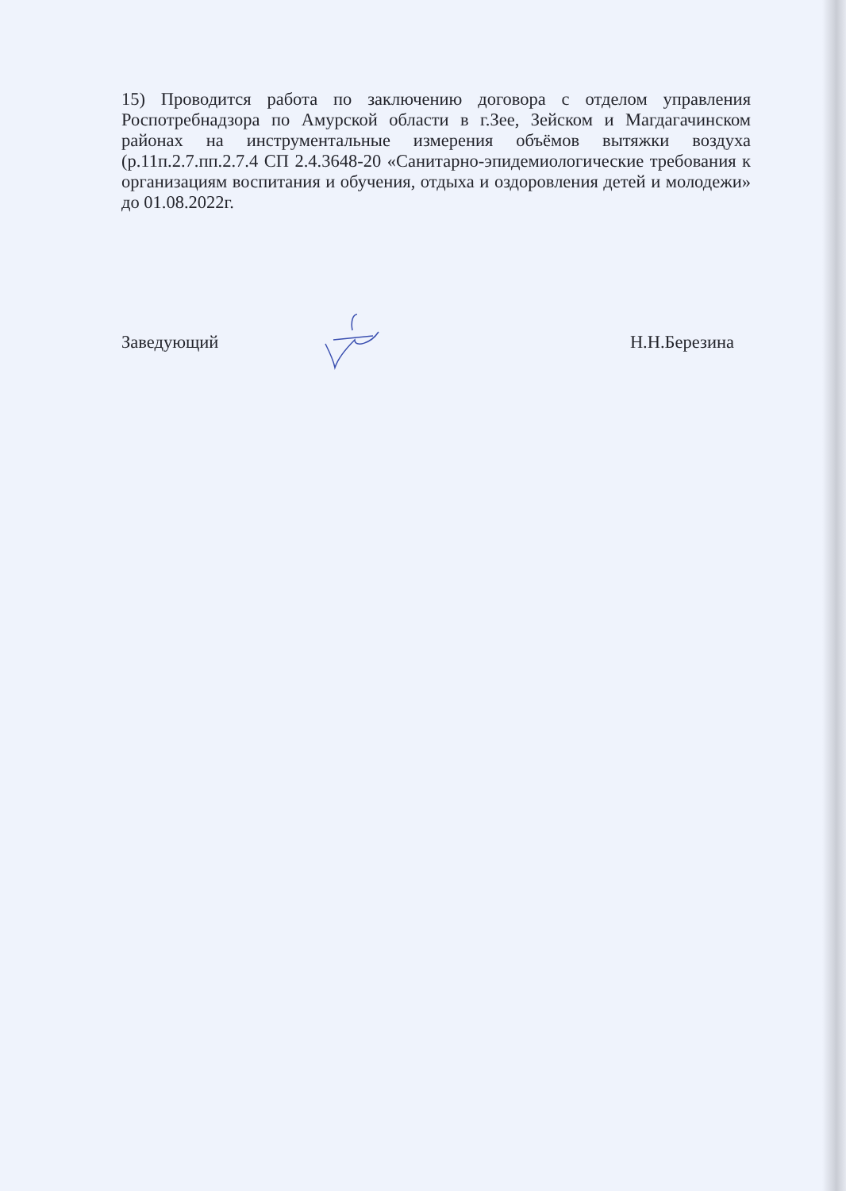15) Проводится работа по заключению договора с отделом управления Роспотребнадзора по Амурской области в г.Зее, Зейском и Магдагачинском районах на инструментальные измерения объёмов вытяжки воздуха (р.11п.2.7.пп.2.7.4 СП 2.4.3648-20 «Санитарно-эпидемиологические требования к организациям воспитания и обучения, отдыха и оздоровления детей и молодежи» до 01.08.2022г.
Заведующий Н.Н.Березина